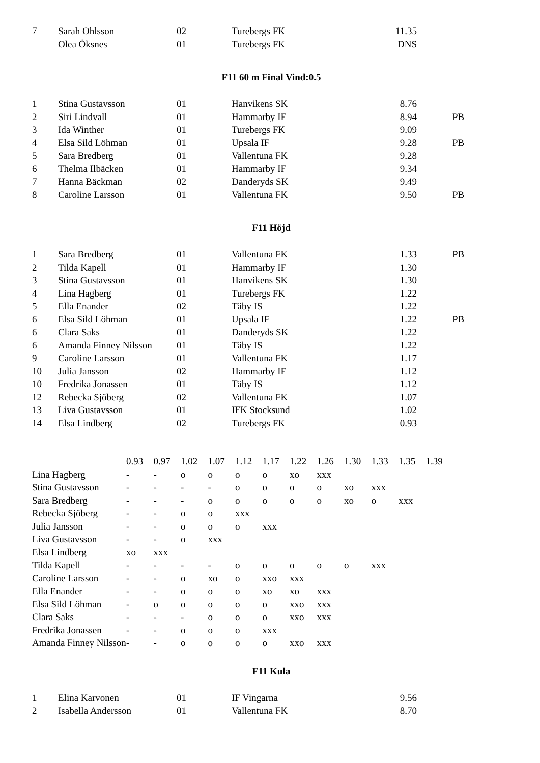| 7 | Sarah Ohlsson | 02 | Turebergs FK | 11.35 | |
| | Olea Öksnes | 01 | Turebergs FK | DNS | |
F11 60 m Final Vind:0.5
| 1 | Stina Gustavsson | 01 | Hanvikens SK | 8.76 | |
| 2 | Siri Lindvall | 01 | Hammarby IF | 8.94 | PB |
| 3 | Ida Winther | 01 | Turebergs FK | 9.09 | |
| 4 | Elsa Sild Löhman | 01 | Upsala IF | 9.28 | PB |
| 5 | Sara Bredberg | 01 | Vallentuna FK | 9.28 | |
| 6 | Thelma Ilbäcken | 01 | Hammarby IF | 9.34 | |
| 7 | Hanna Bäckman | 02 | Danderyds SK | 9.49 | |
| 8 | Caroline Larsson | 01 | Vallentuna FK | 9.50 | PB |
F11 Höjd
| 1 | Sara Bredberg | 01 | Vallentuna FK | 1.33 | PB |
| 2 | Tilda Kapell | 01 | Hammarby IF | 1.30 | |
| 3 | Stina Gustavsson | 01 | Hanvikens SK | 1.30 | |
| 4 | Lina Hagberg | 01 | Turebergs FK | 1.22 | |
| 5 | Ella Enander | 02 | Täby IS | 1.22 | |
| 6 | Elsa Sild Löhman | 01 | Upsala IF | 1.22 | PB |
| 6 | Clara Saks | 01 | Danderyds SK | 1.22 | |
| 6 | Amanda Finney Nilsson | 01 | Täby IS | 1.22 | |
| 9 | Caroline Larsson | 01 | Vallentuna FK | 1.17 | |
| 10 | Julia Jansson | 02 | Hammarby IF | 1.12 | |
| 10 | Fredrika Jonassen | 01 | Täby IS | 1.12 | |
| 12 | Rebecka Sjöberg | 02 | Vallentuna FK | 1.07 | |
| 13 | Liva Gustavsson | 01 | IFK Stocksund | 1.02 | |
| 14 | Elsa Lindberg | 02 | Turebergs FK | 0.93 | |
| | 0.93 | 0.97 | 1.02 | 1.07 | 1.12 | 1.17 | 1.22 | 1.26 | 1.30 | 1.33 | 1.35 | 1.39 |
| Lina Hagberg | - | - | o | o | o | o | xo | xxx | | | | |
| Stina Gustavsson | - | - | - | - | o | o | o | o | xo | xxx | | |
| Sara Bredberg | - | - | - | o | o | o | o | o | xo | o | xxx | |
| Rebecka Sjöberg | - | - | o | o | xxx | | | | | | | |
| Julia Jansson | - | - | o | o | o | xxx | | | | | | |
| Liva Gustavsson | - | - | o | xxx | | | | | | | | |
| Elsa Lindberg | xo | xxx | | | | | | | | | | |
| Tilda Kapell | - | - | - | - | o | o | o | o | o | xxx | | |
| Caroline Larsson | - | - | o | xo | o | xxo | xxx | | | | | |
| Ella Enander | - | - | o | o | o | xo | xo | xxx | | | | |
| Elsa Sild Löhman | - | o | o | o | o | o | xxo | xxx | | | | |
| Clara Saks | - | - | - | o | o | o | xxo | xxx | | | | |
| Fredrika Jonassen | - | - | o | o | o | xxx | | | | | | |
| Amanda Finney Nilsson | - | - | o | o | o | o | xxo | xxx | | | | |
F11 Kula
| 1 | Elina Karvonen | 01 | IF Vingarna | 9.56 | |
| 2 | Isabella Andersson | 01 | Vallentuna FK | 8.70 | |